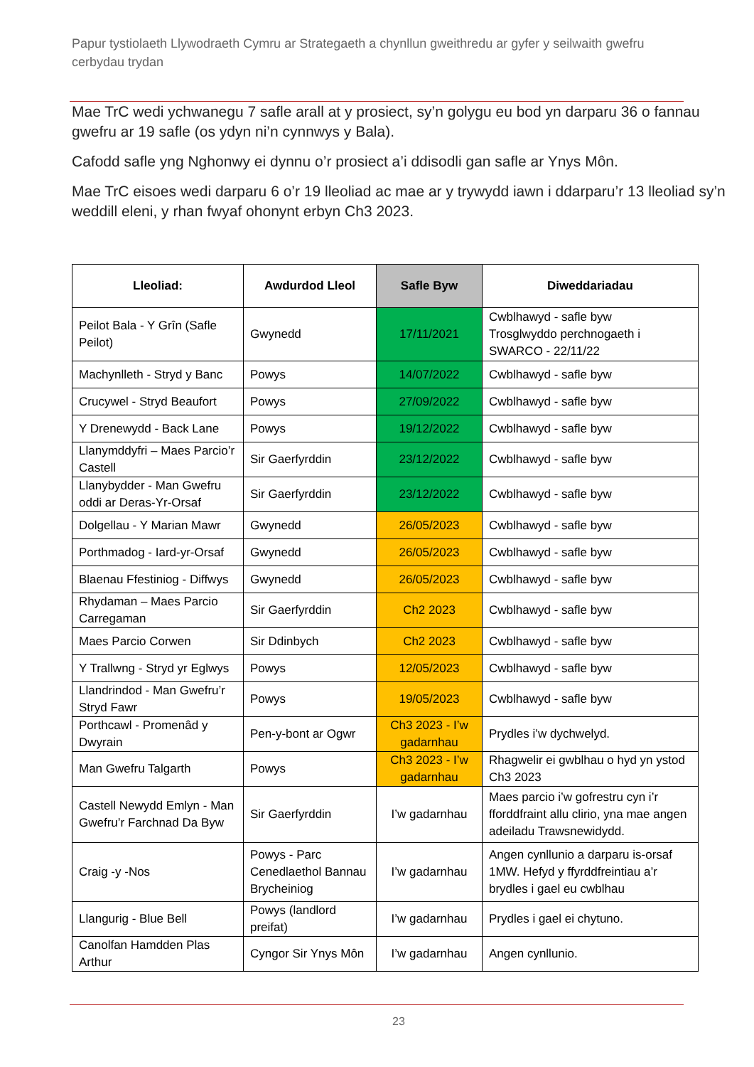Papur tystiolaeth Llywodraeth Cymru ar Strategaeth a chynllun gweithredu ar gyfer y seilwaith gwefru cerbydau trydan
Mae TrC wedi ychwanegu 7 safle arall at y prosiect, sy’n golygu eu bod yn darparu 36 o fannau gwefru ar 19 safle (os ydyn ni’n cynnwys y Bala).
Cafodd safle yng Nghonwy ei dynnu o’r prosiect a’i ddisodli gan safle ar Ynys Môn.
Mae TrC eisoes wedi darparu 6 o’r 19 lleoliad ac mae ar y trywydd iawn i ddarparu’r 13 lleoliad sy’n weddill eleni, y rhan fwyaf ohonynt erbyn Ch3 2023.
| Lleoliad: | Awdurdod Lleol | Safle Byw | Diweddariadau |
| --- | --- | --- | --- |
| Peilot Bala - Y Grîn (Safle Peilot) | Gwynedd | 17/11/2021 | Cwblhawyd - safle byw Trosglwyddo perchnogaeth i SWARCO - 22/11/22 |
| Machynlleth - Stryd y Banc | Powys | 14/07/2022 | Cwblhawyd - safle byw |
| Crucywel - Stryd Beaufort | Powys | 27/09/2022 | Cwblhawyd - safle byw |
| Y Drenewydd - Back Lane | Powys | 19/12/2022 | Cwblhawyd - safle byw |
| Llanymddyfri – Maes Parcio’r Castell | Sir Gaerfyrddin | 23/12/2022 | Cwblhawyd - safle byw |
| Llanybydder - Man Gwefru oddi ar Deras-Yr-Orsaf | Sir Gaerfyrddin | 23/12/2022 | Cwblhawyd - safle byw |
| Dolgellau - Y Marian Mawr | Gwynedd | 26/05/2023 | Cwblhawyd - safle byw |
| Porthmadog - Iard-yr-Orsaf | Gwynedd | 26/05/2023 | Cwblhawyd - safle byw |
| Blaenau Ffestiniog - Diffwys | Gwynedd | 26/05/2023 | Cwblhawyd - safle byw |
| Rhydaman – Maes Parcio Carregaman | Sir Gaerfyrddin | Ch2 2023 | Cwblhawyd - safle byw |
| Maes Parcio Corwen | Sir Ddinbych | Ch2 2023 | Cwblhawyd - safle byw |
| Y Trallwng - Stryd yr Eglwys | Powys | 12/05/2023 | Cwblhawyd - safle byw |
| Llandrindod - Man Gwefru’r Stryd Fawr | Powys | 19/05/2023 | Cwblhawyd - safle byw |
| Porthcawl - Promenâd y Dwyrain | Pen-y-bont ar Ogwr | Ch3 2023 - I’w gadarnhau | Prydles i’w dychwelyd. |
| Man Gwefru Talgarth | Powys | Ch3 2023 - I’w gadarnhau | Rhagwelir ei gwblhau o hyd yn ystod Ch3 2023 |
| Castell Newydd Emlyn - Man Gwefru’r Farchnad Da Byw | Sir Gaerfyrddin | I’w gadarnhau | Maes parcio i’w gofrestru cyn i’r fforddfraint allu clirio, yna mae angen adeiladu Trawsnewidydd. |
| Craig -y -Nos | Powys - Parc Cenedlaethol Bannau Brycheiniog | I’w gadarnhau | Angen cynllunio a darparu is-orsaf 1MW. Hefyd y ffyrddfreintiau a’r brydles i gael eu cwblhau |
| Llangurig - Blue Bell | Powys (landlord preifat) | I’w gadarnhau | Prydles i gael ei chytuno. |
| Canolfan Hamdden Plas Arthur | Cyngor Sir Ynys Môn | I’w gadarnhau | Angen cynllunio. |
23